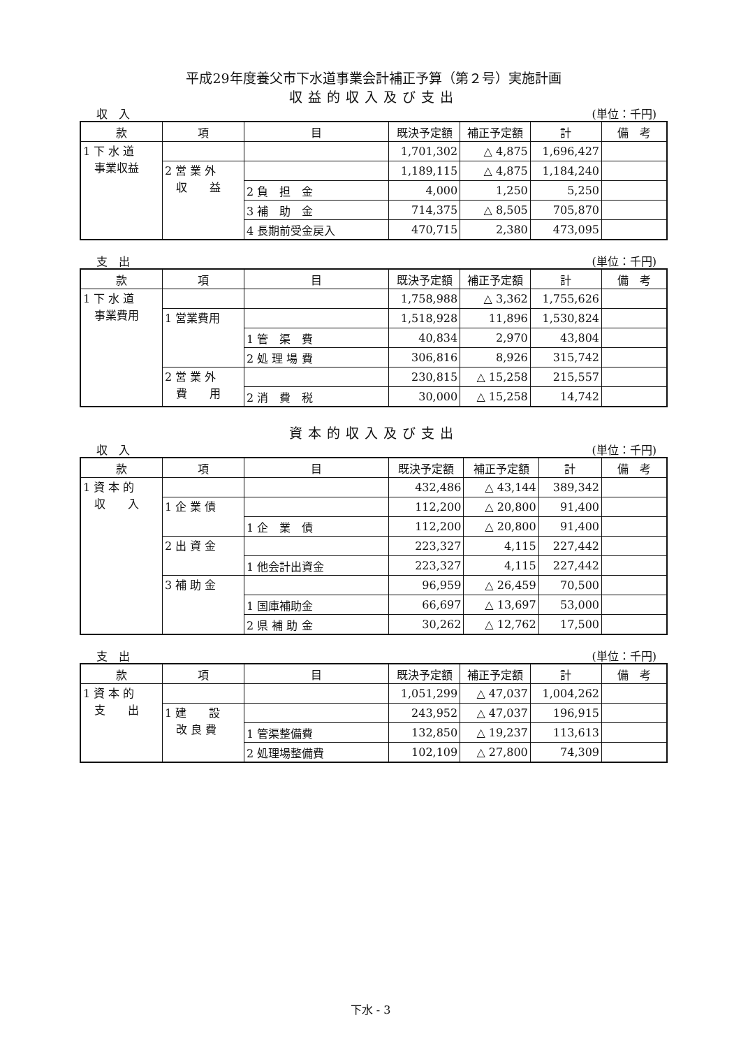平成29年度養父市下水道事業会計補正予算（第２号）実施計画
収益的収入及び支出
収　入 (単位：千円)
| 款 | 項 | 目 | 既決予定額 | 補正予定額 | 計 | 備 考 |
| --- | --- | --- | --- | --- | --- | --- |
| 1 下 水 道 事業収益 | | | 1,701,302 | △ 4,875 | 1,696,427 | |
| | 2 営 業 外 収 益 | | 1,189,115 | △ 4,875 | 1,184,240 | |
| | | 2 負 担 金 | 4,000 | 1,250 | 5,250 | |
| | | 3 補 助 金 | 714,375 | △ 8,505 | 705,870 | |
| | | 4 長期前受金戻入 | 470,715 | 2,380 | 473,095 | |
支　出 (単位：千円)
| 款 | 項 | 目 | 既決予定額 | 補正予定額 | 計 | 備 考 |
| --- | --- | --- | --- | --- | --- | --- |
| 1 下 水 道 事業費用 | | | 1,758,988 | △ 3,362 | 1,755,626 | |
| | 1 営業費用 | | 1,518,928 | 11,896 | 1,530,824 | |
| | | 1 管 渠 費 | 40,834 | 2,970 | 43,804 | |
| | | 2 処 理 場 費 | 306,816 | 8,926 | 315,742 | |
| | 2 営 業 外 費 用 | | 230,815 | △ 15,258 | 215,557 | |
| | | 2 消 費 税 | 30,000 | △ 15,258 | 14,742 | |
資本的収入及び支出
収　入 (単位：千円)
| 款 | 項 | 目 | 既決予定額 | 補正予定額 | 計 | 備 考 |
| --- | --- | --- | --- | --- | --- | --- |
| 1 資 本 的 収 入 | | | 432,486 | △ 43,144 | 389,342 | |
| | 1 企 業 債 | | 112,200 | △ 20,800 | 91,400 | |
| | | 1 企 業 債 | 112,200 | △ 20,800 | 91,400 | |
| | 2 出 資 金 | | 223,327 | 4,115 | 227,442 | |
| | | 1 他会計出資金 | 223,327 | 4,115 | 227,442 | |
| | 3 補 助 金 | | 96,959 | △ 26,459 | 70,500 | |
| | | 1 国庫補助金 | 66,697 | △ 13,697 | 53,000 | |
| | | 2 県 補 助 金 | 30,262 | △ 12,762 | 17,500 | |
支　出 (単位：千円)
| 款 | 項 | 目 | 既決予定額 | 補正予定額 | 計 | 備 考 |
| --- | --- | --- | --- | --- | --- | --- |
| 1 資 本 的 支 出 | | | 1,051,299 | △ 47,037 | 1,004,262 | |
| | 1 建 設 改 良 費 | | 243,952 | △ 47,037 | 196,915 | |
| | | 1 管渠整備費 | 132,850 | △ 19,237 | 113,613 | |
| | | 2 処理場整備費 | 102,109 | △ 27,800 | 74,309 | |
下水 - 3